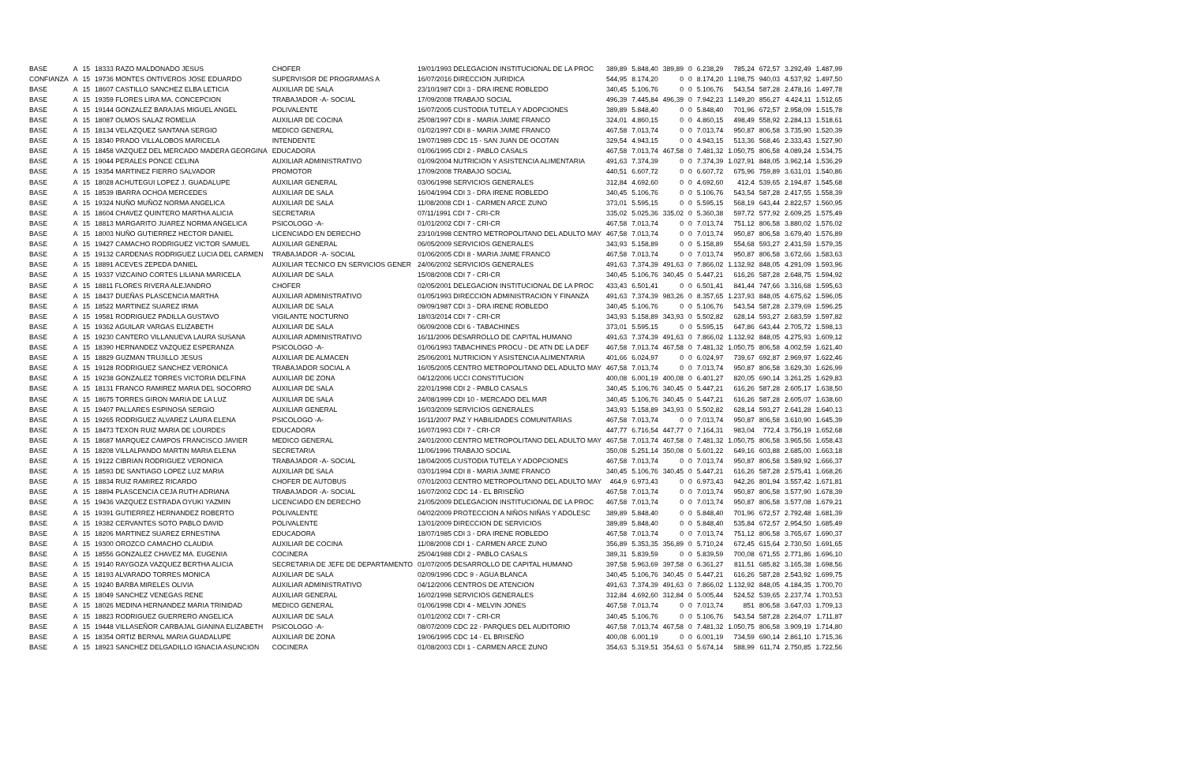| BASE | A | 15 | 18333 RAZO MALDONADO JESUS | CHOFER | 19/01/1993 DELEGACION INSTITUCIONAL DE LA PROC | 389,89 | 5.848,40 | 389,89 | 0 | 6.238,29 | 785,24 | 672,57 | 3.292,49 | 1.487,99 |
| CONFIANZA | A | 15 | 19736 MONTES ONTIVEROS JOSE EDUARDO | SUPERVISOR DE PROGRAMAS A | 16/07/2016 DIRECCION JURIDICA | 544,95 | 8.174,20 | 0 | 0 | 8.174,20 | 1.198,75 | 940,03 | 4.537,92 | 1.497,50 |
| BASE | A | 15 | 18607 CASTILLO SANCHEZ ELBA LETICIA | AUXILIAR DE SALA | 23/10/1987 CDI 3 - DRA IRENE ROBLEDO | 340,45 | 5.106,76 | 0 | 0 | 5.106,76 | 543,54 | 587,28 | 2.478,16 | 1.497,78 |
| BASE | A | 15 | 19359 FLORES LIRA MA. CONCEPCION | TRABAJADOR -A- SOCIAL | 17/09/2008 TRABAJO SOCIAL | 496,39 | 7.445,84 | 496,39 | 0 | 7.942,23 | 1.149,20 | 856,27 | 4.424,11 | 1.512,65 |
| BASE | A | 15 | 19144 GONZALEZ BARAJAS MIGUEL ANGEL | POLIVALENTE | 16/07/2005 CUSTODIA TUTELA Y ADOPCIONES | 389,89 | 5.848,40 | 0 | 0 | 5.848,40 | 701,96 | 672,57 | 2.958,09 | 1.515,78 |
| BASE | A | 15 | 18087 OLMOS SALAZ ROMELIA | AUXILIAR DE COCINA | 25/08/1997 CDI 8 - MARIA JAIME FRANCO | 324,01 | 4.860,15 | 0 | 0 | 4.860,15 | 498,49 | 558,92 | 2.284,13 | 1.518,61 |
| BASE | A | 15 | 18134 VELAZQUEZ SANTANA SERGIO | MEDICO GENERAL | 01/02/1997 CDI 8 - MARIA JAIME FRANCO | 467,58 | 7.013,74 | 0 | 0 | 7.013,74 | 950,87 | 806,58 | 3.735,90 | 1.520,39 |
| BASE | A | 15 | 18340 PRADO VILLALOBOS MARICELA | INTENDENTE | 19/07/1989 CDC 15 - SAN JUAN DE OCOTAN | 329,54 | 4.943,15 | 0 | 0 | 4.943,15 | 513,36 | 568,46 | 2.333,43 | 1.527,90 |
| BASE | A | 15 | 18458 VAZQUEZ DEL MERCADO MADERA GEORGINA | EDUCADORA | 01/06/1995 CDI 2 - PABLO CASALS | 467,58 | 7.013,74 | 467,58 | 0 | 7.481,32 | 1.050,75 | 806,58 | 4.089,24 | 1.534,75 |
| BASE | A | 15 | 19044 PERALES PONCE CELINA | AUXILIAR ADMINISTRATIVO | 01/09/2004 NUTRICION Y ASISTENCIA ALIMENTARIA | 491,63 | 7.374,39 | 0 | 0 | 7.374,39 | 1.027,91 | 848,05 | 3.962,14 | 1.536,29 |
| BASE | A | 15 | 19354 MARTINEZ FIERRO SALVADOR | PROMOTOR | 17/09/2008 TRABAJO SOCIAL | 440,51 | 6.607,72 | 0 | 0 | 6.607,72 | 675,96 | 759,89 | 3.631,01 | 1.540,86 |
| BASE | A | 15 | 18028 ACHUTEGUI LOPEZ J. GUADALUPE | AUXILIAR GENERAL | 03/06/1998 SERVICIOS GENERALES | 312,84 | 4.692,60 | 0 | 0 | 4.692,60 | 412,4 | 539,65 | 2.194,87 | 1.545,68 |
| BASE | A | 15 | 18539 IBARRA OCHOA MERCEDES | AUXILIAR DE SALA | 16/04/1994 CDI 3 - DRA IRENE ROBLEDO | 340,45 | 5.106,76 | 0 | 0 | 5.106,76 | 543,54 | 587,28 | 2.417,55 | 1.558,39 |
| BASE | A | 15 | 19324 NUÑO MUÑOZ NORMA ANGELICA | AUXILIAR DE SALA | 11/08/2008 CDI 1 - CARMEN ARCE ZUNO | 373,01 | 5.595,15 | 0 | 0 | 5.595,15 | 568,19 | 643,44 | 2.822,57 | 1.560,95 |
| BASE | A | 15 | 18604 CHAVEZ QUINTERO MARTHA ALICIA | SECRETARIA | 07/11/1991 CDI 7 - CRI-CR | 335,02 | 5.025,36 | 335,02 | 0 | 5.360,38 | 597,72 | 577,92 | 2.609,25 | 1.575,49 |
| BASE | A | 15 | 18813 MARGARITO JUAREZ NORMA ANGELICA | PSICOLOGO -A- | 01/01/2002 CDI 7 - CRI-CR | 467,58 | 7.013,74 | 0 | 0 | 7.013,74 | 751,12 | 806,58 | 3.880,02 | 1.576,02 |
| BASE | A | 15 | 18003 NUÑO GUTIERREZ HECTOR DANIEL | LICENCIADO EN DERECHO | 23/10/1998 CENTRO METROPOLITANO DEL ADULTO MAY | 467,58 | 7.013,74 | 0 | 0 | 7.013,74 | 950,87 | 806,58 | 3.679,40 | 1.576,89 |
| BASE | A | 15 | 19427 CAMACHO RODRIGUEZ VICTOR SAMUEL | AUXILIAR GENERAL | 06/05/2009 SERVICIOS GENERALES | 343,93 | 5.158,89 | 0 | 0 | 5.158,89 | 554,68 | 593,27 | 2.431,59 | 1.579,35 |
| BASE | A | 15 | 19132 CARDENAS RODRIGUEZ LUCIA DEL CARMEN | TRABAJADOR -A- SOCIAL | 01/06/2005 CDI 8 - MARIA JAIME FRANCO | 467,58 | 7.013,74 | 0 | 0 | 7.013,74 | 950,87 | 806,58 | 3.672,66 | 1.583,63 |
| BASE | A | 15 | 18891 ACEVES ZEPEDA DANIEL | AUXILIAR TECNICO EN SERVICIOS GENER | 24/06/2002 SERVICIOS GENERALES | 491,63 | 7.374,39 | 491,63 | 0 | 7.866,02 | 1.132,92 | 848,05 | 4.291,09 | 1.593,96 |
| BASE | A | 15 | 19337 VIZCAINO CORTES LILIANA MARICELA | AUXILIAR DE SALA | 15/08/2008 CDI 7 - CRI-CR | 340,45 | 5.106,76 | 340,45 | 0 | 5.447,21 | 616,26 | 587,28 | 2.648,75 | 1.594,92 |
| BASE | A | 15 | 18811 FLORES RIVERA ALEJANDRO | CHOFER | 02/05/2001 DELEGACION INSTITUCIONAL DE LA PROC | 433,43 | 6.501,41 | 0 | 0 | 6.501,41 | 841,44 | 747,66 | 3.316,68 | 1.595,63 |
| BASE | A | 15 | 18437 DUEÑAS PLASCENCIA MARTHA | AUXILIAR ADMINISTRATIVO | 01/05/1993 DIRECCION ADMINISTRACION Y FINANZA | 491,63 | 7.374,39 | 983,26 | 0 | 8.357,65 | 1.237,93 | 848,05 | 4.675,62 | 1.596,05 |
| BASE | A | 15 | 18522 MARTINEZ SUAREZ IRMA | AUXILIAR DE SALA | 09/09/1987 CDI 3 - DRA IRENE ROBLEDO | 340,45 | 5.106,76 | 0 | 0 | 5.106,76 | 543,54 | 587,28 | 2.379,69 | 1.596,25 |
| BASE | A | 15 | 19581 RODRIGUEZ PADILLA GUSTAVO | VIGILANTE NOCTURNO | 18/03/2014 CDI 7 - CRI-CR | 343,93 | 5.158,89 | 343,93 | 0 | 5.502,82 | 628,14 | 593,27 | 2.683,59 | 1.597,82 |
| BASE | A | 15 | 19362 AGUILAR VARGAS ELIZABETH | AUXILIAR DE SALA | 06/09/2008 CDI 6 - TABACHINES | 373,01 | 5.595,15 | 0 | 0 | 5.595,15 | 647,86 | 643,44 | 2.705,72 | 1.598,13 |
| BASE | A | 15 | 19230 CANTERO VILLANUEVA LAURA SUSANA | AUXILIAR ADMINISTRATIVO | 16/11/2006 DESARROLLO DE CAPITAL HUMANO | 491,63 | 7.374,39 | 491,63 | 0 | 7.866,02 | 1.132,92 | 848,05 | 4.275,93 | 1.609,12 |
| BASE | A | 15 | 18390 HERNANDEZ VAZQUEZ ESPERANZA | PSICOLOGO -A- | 01/06/1993 TABACHINES PROCU - DE ATN DE LA DEF | 467,58 | 7.013,74 | 467,58 | 0 | 7.481,32 | 1.050,75 | 806,58 | 4.002,59 | 1.621,40 |
| BASE | A | 15 | 18829 GUZMAN TRUJILLO JESUS | AUXILIAR DE ALMACEN | 25/06/2001 NUTRICION Y ASISTENCIA ALIMENTARIA | 401,66 | 6.024,97 | 0 | 0 | 6.024,97 | 739,67 | 692,87 | 2.969,97 | 1.622,46 |
| BASE | A | 15 | 19128 RODRIGUEZ SANCHEZ VERONICA | TRABAJADOR SOCIAL A | 16/05/2005 CENTRO METROPOLITANO DEL ADULTO MAY | 467,58 | 7.013,74 | 0 | 0 | 7.013,74 | 950,87 | 806,58 | 3.629,30 | 1.626,99 |
| BASE | A | 15 | 19238 GONZALEZ TORRES VICTORIA DELFINA | AUXILIAR DE ZONA | 04/12/2006 UCCI CONSTITUCION | 400,08 | 6.001,19 | 400,08 | 0 | 6.401,27 | 820,05 | 690,14 | 3.261,25 | 1.629,83 |
| BASE | A | 15 | 18131 FRANCO RAMIREZ MARIA DEL SOCORRO | AUXILIAR DE SALA | 22/01/1998 CDI 2 - PABLO CASALS | 340,45 | 5.106,76 | 340,45 | 0 | 5.447,21 | 616,26 | 587,28 | 2.605,17 | 1.638,50 |
| BASE | A | 15 | 18675 TORRES GIRON MARIA DE LA LUZ | AUXILIAR DE SALA | 24/08/1999 CDI 10 - MERCADO DEL MAR | 340,45 | 5.106,76 | 340,45 | 0 | 5.447,21 | 616,26 | 587,28 | 2.605,07 | 1.638,60 |
| BASE | A | 15 | 19407 PALLARES ESPINOSA SERGIO | AUXILIAR GENERAL | 16/03/2009 SERVICIOS GENERALES | 343,93 | 5.158,89 | 343,93 | 0 | 5.502,82 | 628,14 | 593,27 | 2.641,28 | 1.640,13 |
| BASE | A | 15 | 19265 RODRIGUEZ ALVAREZ LAURA ELENA | PSICOLOGO -A- | 16/11/2007 PAZ Y HABILIDADES COMUNITARIAS | 467,58 | 7.013,74 | 0 | 0 | 7.013,74 | 950,87 | 806,58 | 3.610,90 | 1.645,39 |
| BASE | A | 15 | 18473 TEXON RUIZ MARIA DE LOURDES | EDUCADORA | 16/07/1993 CDI 7 - CRI-CR | 447,77 | 6.716,54 | 447,77 | 0 | 7.164,31 | 983,04 | 772,4 | 3.756,19 | 1.652,68 |
| BASE | A | 15 | 18687 MARQUEZ CAMPOS FRANCISCO JAVIER | MEDICO GENERAL | 24/01/2000 CENTRO METROPOLITANO DEL ADULTO MAY | 467,58 | 7.013,74 | 467,58 | 0 | 7.481,32 | 1.050,75 | 806,58 | 3.965,56 | 1.658,43 |
| BASE | A | 15 | 18208 VILLALPANDO MARTIN MARIA ELENA | SECRETARIA | 11/06/1996 TRABAJO SOCIAL | 350,08 | 5.251,14 | 350,08 | 0 | 5.601,22 | 649,16 | 603,88 | 2.685,00 | 1.663,18 |
| BASE | A | 15 | 19122 CIBRIAN RODRIGUEZ VERONICA | TRABAJADOR -A- SOCIAL | 18/04/2005 CUSTODIA TUTELA Y ADOPCIONES | 467,58 | 7.013,74 | 0 | 0 | 7.013,74 | 950,87 | 806,58 | 3.589,92 | 1.666,37 |
| BASE | A | 15 | 18593 DE SANTIAGO LOPEZ LUZ MARIA | AUXILIAR DE SALA | 03/01/1994 CDI 8 - MARIA JAIME FRANCO | 340,45 | 5.106,76 | 340,45 | 0 | 5.447,21 | 616,26 | 587,28 | 2.575,41 | 1.668,26 |
| BASE | A | 15 | 18834 RUIZ RAMIREZ RICARDO | CHOFER DE AUTOBUS | 07/01/2003 CENTRO METROPOLITANO DEL ADULTO MAY | 464,9 | 6.973,43 | 0 | 0 | 6.973,43 | 942,26 | 801,94 | 3.557,42 | 1.671,81 |
| BASE | A | 15 | 18894 PLASCENCIA CEJA RUTH ADRIANA | TRABAJADOR -A- SOCIAL | 16/07/2002 CDC 14 - EL BRISEÑO | 467,58 | 7.013,74 | 0 | 0 | 7.013,74 | 950,87 | 806,58 | 3.577,90 | 1.678,39 |
| BASE | A | 15 | 19436 VAZQUEZ ESTRADA OYUKI YAZMIN | LICENCIADO EN DERECHO | 21/05/2009 DELEGACION INSTITUCIONAL DE LA PROC | 467,58 | 7.013,74 | 0 | 0 | 7.013,74 | 950,87 | 806,58 | 3.577,08 | 1.679,21 |
| BASE | A | 15 | 19391 GUTIERREZ HERNANDEZ ROBERTO | POLIVALENTE | 04/02/2009 PROTECCION A NIÑOS NIÑAS Y ADOLESC | 389,89 | 5.848,40 | 0 | 0 | 5.848,40 | 701,96 | 672,57 | 2.792,48 | 1.681,39 |
| BASE | A | 15 | 19382 CERVANTES SOTO PABLO DAVID | POLIVALENTE | 13/01/2009 DIRECCION DE SERVICIOS | 389,89 | 5.848,40 | 0 | 0 | 5.848,40 | 535,84 | 672,57 | 2.954,50 | 1.685,49 |
| BASE | A | 15 | 18206 MARTINEZ SUAREZ ERNESTINA | EDUCADORA | 18/07/1985 CDI 3 - DRA IRENE ROBLEDO | 467,58 | 7.013,74 | 0 | 0 | 7.013,74 | 751,12 | 806,58 | 3.765,67 | 1.690,37 |
| BASE | A | 15 | 19300 OROZCO CAMACHO CLAUDIA | AUXILIAR DE COCINA | 11/08/2008 CDI 1 - CARMEN ARCE ZUNO | 356,89 | 5.353,35 | 356,89 | 0 | 5.710,24 | 672,45 | 615,64 | 2.730,50 | 1.691,65 |
| BASE | A | 15 | 18556 GONZALEZ CHAVEZ MA. EUGENIA | COCINERA | 25/04/1988 CDI 2 - PABLO CASALS | 389,31 | 5.839,59 | 0 | 0 | 5.839,59 | 700,08 | 671,55 | 2.771,86 | 1.696,10 |
| BASE | A | 15 | 19140 RAYGOZA VAZQUEZ BERTHA ALICIA | SECRETARIA DE JEFE DE DEPARTAMENTO | 01/07/2005 DESARROLLO DE CAPITAL HUMANO | 397,58 | 5.963,69 | 397,58 | 0 | 6.361,27 | 811,51 | 685,82 | 3.165,38 | 1.698,56 |
| BASE | A | 15 | 18193 ALVARADO TORRES MONICA | AUXILIAR DE SALA | 02/09/1996 CDC 9 - AGUA BLANCA | 340,45 | 5.106,76 | 340,45 | 0 | 5.447,21 | 616,26 | 587,28 | 2.543,92 | 1.699,75 |
| BASE | A | 15 | 19240 BARBA MIRELES OLIVIA | AUXILIAR ADMINISTRATIVO | 04/12/2006 CENTROS DE ATENCION | 491,63 | 7.374,39 | 491,63 | 0 | 7.866,02 | 1.132,92 | 848,05 | 4.184,35 | 1.700,70 |
| BASE | A | 15 | 18049 SANCHEZ VENEGAS RENE | AUXILIAR GENERAL | 16/02/1998 SERVICIOS GENERALES | 312,84 | 4.692,60 | 312,84 | 0 | 5.005,44 | 524,52 | 539,65 | 2.237,74 | 1.703,53 |
| BASE | A | 15 | 18026 MEDINA HERNANDEZ MARIA TRINIDAD | MEDICO GENERAL | 01/06/1998 CDI 4 - MELVIN JONES | 467,58 | 7.013,74 | 0 | 0 | 7.013,74 | 851 | 806,58 | 3.647,03 | 1.709,13 |
| BASE | A | 15 | 18823 RODRIGUEZ GUERRERO ANGELICA | AUXILIAR DE SALA | 01/01/2002 CDI 7 - CRI-CR | 340,45 | 5.106,76 | 0 | 0 | 5.106,76 | 543,54 | 587,28 | 2.264,07 | 1.711,87 |
| BASE | A | 15 | 19448 VILLASEÑOR CARBAJAL GIANINA ELIZABETH | PSICOLOGO -A- | 08/07/2009 CDC 22 - PARQUES DEL AUDITORIO | 467,58 | 7.013,74 | 467,58 | 0 | 7.481,32 | 1.050,75 | 806,58 | 3.909,19 | 1.714,80 |
| BASE | A | 15 | 18354 ORTIZ BERNAL MARIA GUADALUPE | AUXILIAR DE ZONA | 19/06/1995 CDC 14 - EL BRISEÑO | 400,08 | 6.001,19 | 0 | 0 | 6.001,19 | 734,59 | 690,14 | 2.861,10 | 1.715,36 |
| BASE | A | 15 | 18923 SANCHEZ DELGADILLO IGNACIA ASUNCION | COCINERA | 01/08/2003 CDI 1 - CARMEN ARCE ZUNO | 354,63 | 5.319,51 | 354,63 | 0 | 5.674,14 | 588,99 | 611,74 | 2.750,85 | 1.722,56 |